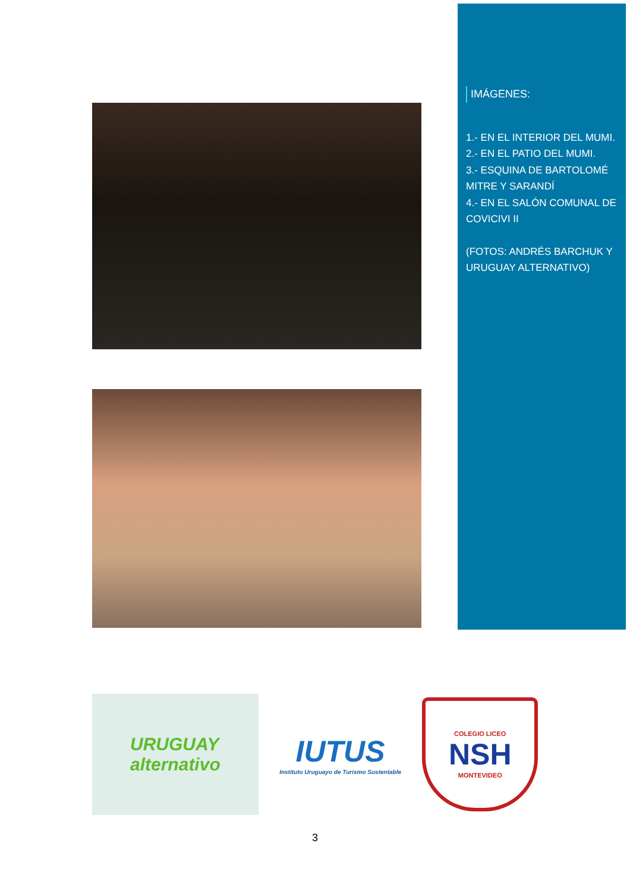IMÁGENES:
1.- EN EL INTERIOR DEL MUMI.
2.- EN EL PATIO DEL MUMI.
3.- ESQUINA DE BARTOLOMÉ MITRE Y SARANDÍ
4.- EN EL SALÓN COMUNAL DE COVICIVI II
(FOTOS: ANDRÉS BARCHUK Y URUGUAY ALTERNATIVO)
URUGUAY
alternativo
IUTUS
Instituto Uruguayo de Turismo Sustentable
COLEGIO LICEO
NSH
MONTEVIDEO
3